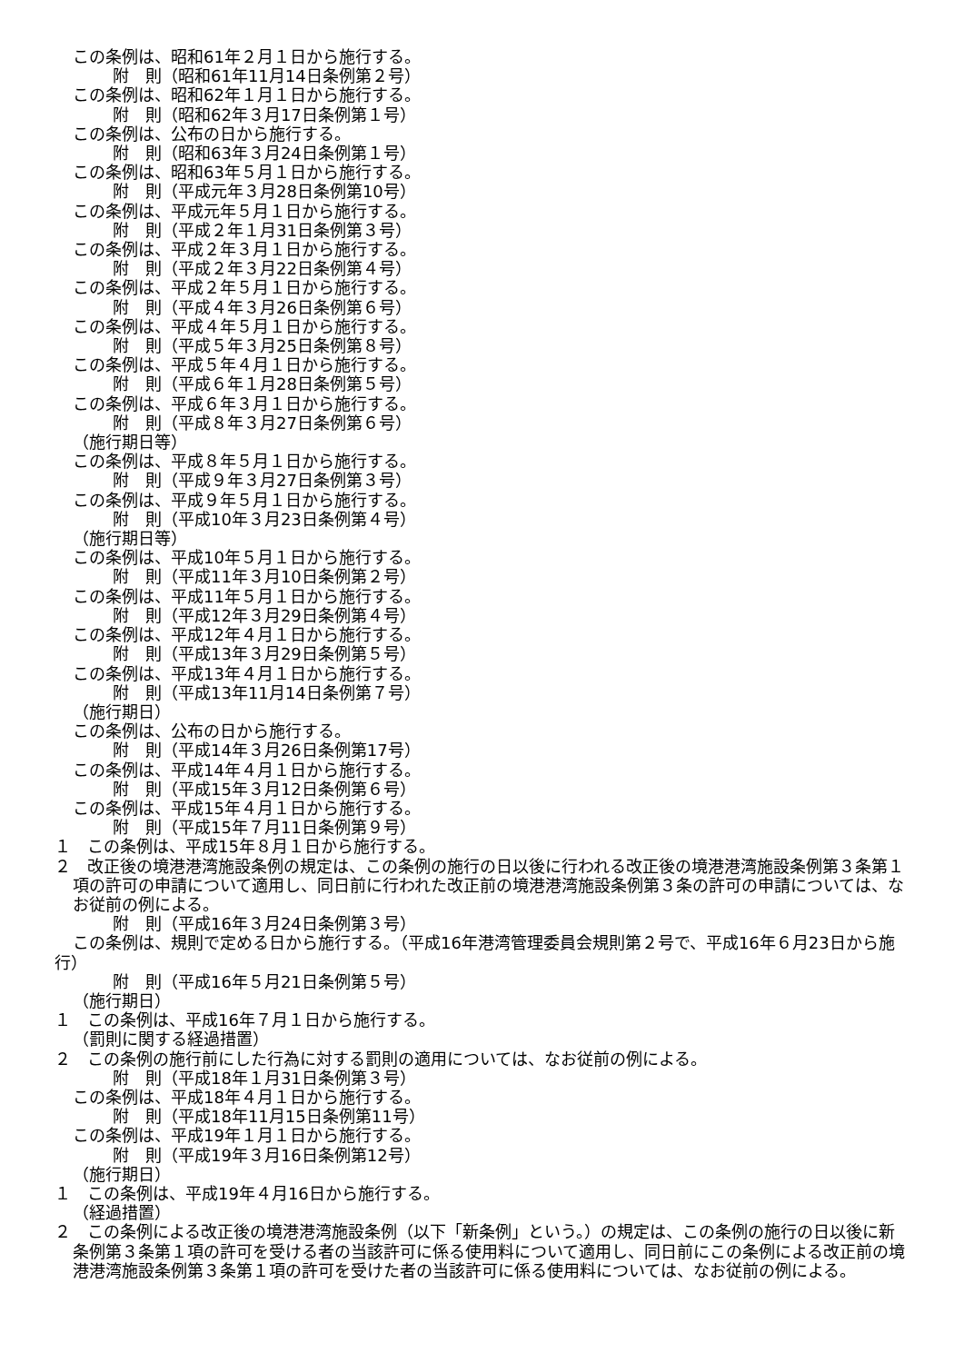この条例は、昭和61年２月１日から施行する。
附　則（昭和61年11月14日条例第２号）
この条例は、昭和62年１月１日から施行する。
附　則（昭和62年３月17日条例第１号）
この条例は、公布の日から施行する。
附　則（昭和63年３月24日条例第１号）
この条例は、昭和63年５月１日から施行する。
附　則（平成元年３月28日条例第10号）
この条例は、平成元年５月１日から施行する。
附　則（平成２年１月31日条例第３号）
この条例は、平成２年３月１日から施行する。
附　則（平成２年３月22日条例第４号）
この条例は、平成２年５月１日から施行する。
附　則（平成４年３月26日条例第６号）
この条例は、平成４年５月１日から施行する。
附　則（平成５年３月25日条例第８号）
この条例は、平成５年４月１日から施行する。
附　則（平成６年１月28日条例第５号）
この条例は、平成６年３月１日から施行する。
附　則（平成８年３月27日条例第６号）
（施行期日等）
この条例は、平成８年５月１日から施行する。
附　則（平成９年３月27日条例第３号）
この条例は、平成９年５月１日から施行する。
附　則（平成10年３月23日条例第４号）
（施行期日等）
この条例は、平成10年５月１日から施行する。
附　則（平成11年３月10日条例第２号）
この条例は、平成11年５月１日から施行する。
附　則（平成12年３月29日条例第４号）
この条例は、平成12年４月１日から施行する。
附　則（平成13年３月29日条例第５号）
この条例は、平成13年４月１日から施行する。
附　則（平成13年11月14日条例第７号）
（施行期日）
この条例は、公布の日から施行する。
附　則（平成14年３月26日条例第17号）
この条例は、平成14年４月１日から施行する。
附　則（平成15年３月12日条例第６号）
この条例は、平成15年４月１日から施行する。
附　則（平成15年７月11日条例第９号）
１　この条例は、平成15年８月１日から施行する。
２　改正後の境港港湾施設条例の規定は、この条例の施行の日以後に行われる改正後の境港港湾施設条例第３条第１項の許可の申請について適用し、同日前に行われた改正前の境港港湾施設条例第３条の許可の申請については、なお従前の例による。
附　則（平成16年３月24日条例第３号）
この条例は、規則で定める日から施行する。（平成16年港湾管理委員会規則第２号で、平成16年６月23日から施行）
附　則（平成16年５月21日条例第５号）
（施行期日）
１　この条例は、平成16年７月１日から施行する。
（罰則に関する経過措置）
２　この条例の施行前にした行為に対する罰則の適用については、なお従前の例による。
附　則（平成18年１月31日条例第３号）
この条例は、平成18年４月１日から施行する。
附　則（平成18年11月15日条例第11号）
この条例は、平成19年１月１日から施行する。
附　則（平成19年３月16日条例第12号）
（施行期日）
１　この条例は、平成19年４月16日から施行する。
（経過措置）
２　この条例による改正後の境港港湾施設条例（以下「新条例」という。）の規定は、この条例の施行の日以後に新条例第３条第１項の許可を受ける者の当該許可に係る使用料について適用し、同日前にこの条例による改正前の境港港湾施設条例第３条第１項の許可を受けた者の当該許可に係る使用料については、なお従前の例による。